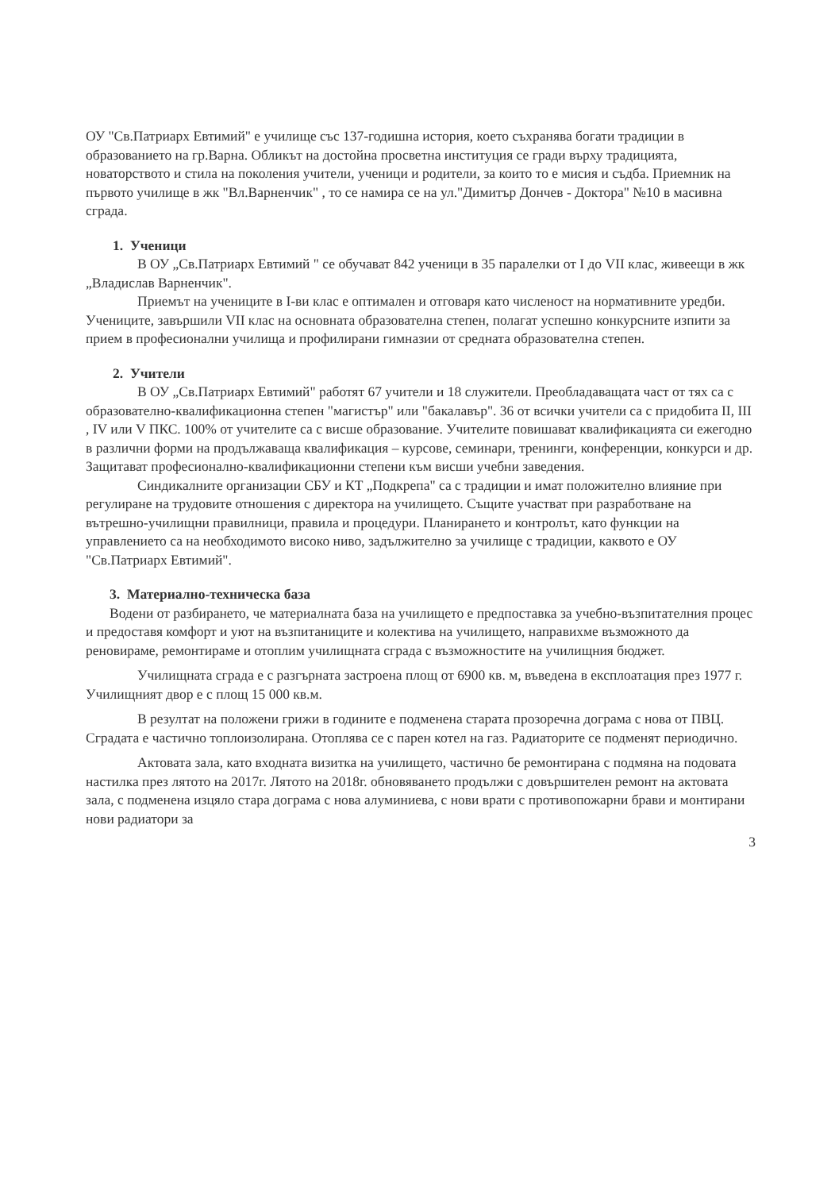ОУ "Св.Патриарх Евтимий" е училище със 137-годишна история, което съхранява богати традиции в образованието на гр.Варна. Обликът на достойна просветна институция се гради върху традицията, новаторството и стила на поколения учители, ученици и родители, за които то е мисия и съдба. Приемник на първото училище в жк "Вл.Варненчик" , то се намира се на ул."Димитър Дончев - Доктора" №10 в масивна сграда.
1. Ученици
В ОУ „Св.Патриарх Евтимий " се обучават 842 ученици в 35 паралелки от I до VII клас, живеещи в жк „Владислав Варненчик".
Приемът на учениците в I-ви клас е оптимален и отговаря като численост на нормативните уредби. Учениците, завършили VII клас на основната образователна степен, полагат успешно конкурсните изпити за прием в професионални училища и профилирани гимназии от средната образователна степен.
2. Учители
В ОУ „Св.Патриарх Евтимий" работят 67 учители и 18 служители. Преобладаващата част от тях са с образователно-квалификационна степен "магистър" или "бакалавър". 36 от всички учители са с придобита II, III , IV или V ПКС. 100% от учителите са с висше образование. Учителите повишават квалификацията си ежегодно в различни форми на продължаваща квалификация – курсове, семинари, тренинги, конференции, конкурси и др. Защитават професионално-квалификационни степени към висши учебни заведения.
Синдикалните организации СБУ и КТ „Подкрепа" са с традиции и имат положително влияние при регулиране на трудовите отношения с директора на училището. Същите участват при разработване на вътрешно-училищни правилници, правила и процедури. Планирането и контролът, като функции на управлението са на необходимото високо ниво, задължително за училище с традиции, каквото е ОУ "Св.Патриарх Евтимий".
3. Материално-техническа база
Водени от разбирането, че материалната база на училището е предпоставка за учебно-възпитателния процес и предоставя комфорт и уют на възпитаниците и колектива на училището, направихме възможното да реновираме, ремонтираме и отоплим училищната сграда с възможностите на училищния бюджет.
Училищната сграда е с разгърната застроена площ от 6900 кв. м, въведена в експлоатация през 1977 г. Училищният двор е с площ 15 000 кв.м.
В резултат на положени грижи в годините е подменена старата прозоречна дограма с нова от ПВЦ. Сградата е частично топлоизолирана. Отоплява се с парен котел на газ. Радиаторите се подменят периодично.
Актовата зала, като входната визитка на училището, частично бе ремонтирана с подмяна на подовата настилка през лятото на 2017г. Лятото на 2018г. обновяването продължи с довършителен ремонт на актовата зала, с подменена изцяло стара дограма с нова алуминиева, с нови врати с противопожарни брави и монтирани нови радиатори за
3